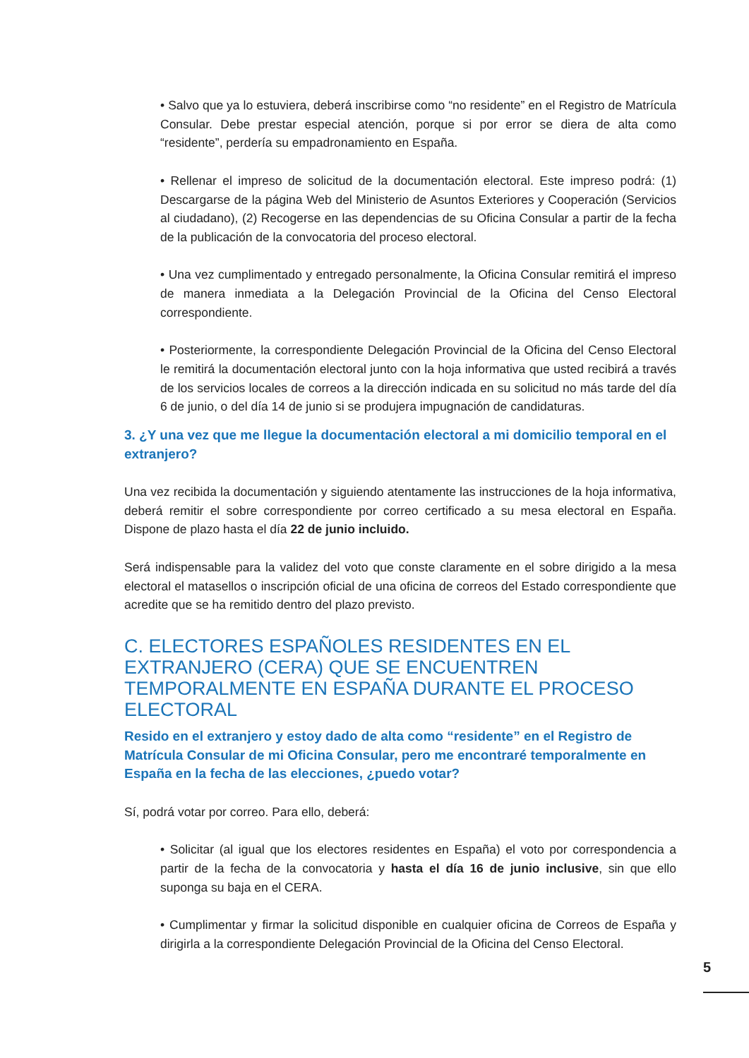• Salvo que ya lo estuviera, deberá inscribirse como “no residente” en el Registro de Matrícula Consular. Debe prestar especial atención, porque si por error se diera de alta como “residente”, perdería su empadronamiento en España.
• Rellenar el impreso de solicitud de la documentación electoral. Este impreso podrá: (1) Descargarse de la página Web del Ministerio de Asuntos Exteriores y Cooperación (Servicios al ciudadano), (2) Recogerse en las dependencias de su Oficina Consular a partir de la fecha de la publicación de la convocatoria del proceso electoral.
• Una vez cumplimentado y entregado personalmente, la Oficina Consular remitirá el impreso de manera inmediata a la Delegación Provincial de la Oficina del Censo Electoral correspondiente.
• Posteriormente, la correspondiente Delegación Provincial de la Oficina del Censo Electoral le remitirá la documentación electoral junto con la hoja informativa que usted recibirá a través de los servicios locales de correos a la dirección indicada en su solicitud no más tarde del día 6 de junio, o del día 14 de junio si se produjera impugnación de candidaturas.
3. ¿Y una vez que me llegue la documentación electoral a mi domicilio temporal en el extranjero?
Una vez recibida la documentación y siguiendo atentamente las instrucciones de la hoja informativa, deberá remitir el sobre correspondiente por correo certificado a su mesa electoral en España. Dispone de plazo hasta el día 22 de junio incluido.
Será indispensable para la validez del voto que conste claramente en el sobre dirigido a la mesa electoral el matasellos o inscripción oficial de una oficina de correos del Estado correspondiente que acredite que se ha remitido dentro del plazo previsto.
C. ELECTORES ESPAÑOLES RESIDENTES EN EL EXTRANJERO (CERA) QUE SE ENCUENTREN TEMPORALMENTE EN ESPAÑA DURANTE EL PROCESO ELECTORAL
Resido en el extranjero y estoy dado de alta como “residente” en el Registro de Matrícula Consular de mi Oficina Consular, pero me encontraré temporalmente en España en la fecha de las elecciones, ¿puedo votar?
Sí, podrá votar por correo. Para ello, deberá:
• Solicitar (al igual que los electores residentes en España) el voto por correspondencia a partir de la fecha de la convocatoria y hasta el día 16 de junio inclusive, sin que ello suponga su baja en el CERA.
• Cumplimentar y firmar la solicitud disponible en cualquier oficina de Correos de España y dirigirla a la correspondiente Delegación Provincial de la Oficina del Censo Electoral.
5